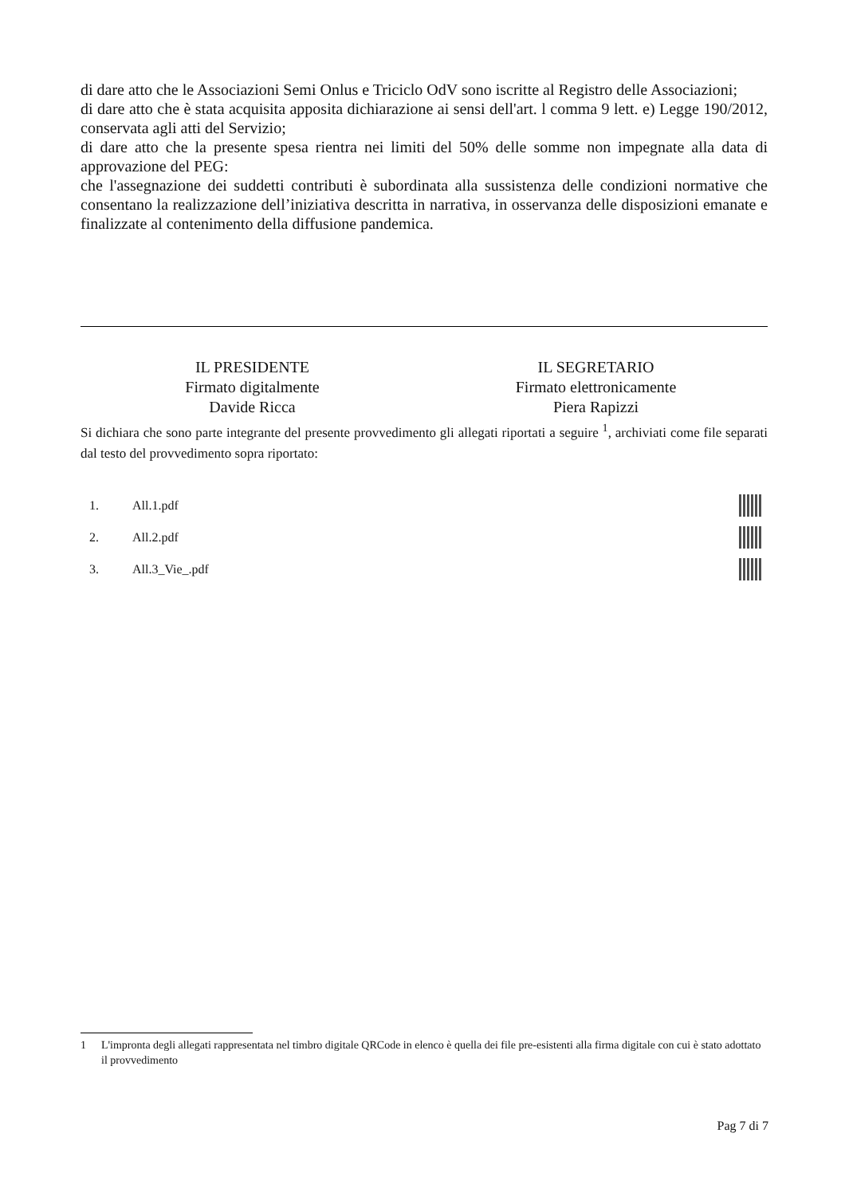di dare atto che le Associazioni Semi Onlus e Triciclo OdV sono iscritte al Registro delle Associazioni;
di dare atto che è stata acquisita apposita dichiarazione ai sensi dell'art. l comma 9 lett. e) Legge 190/2012, conservata agli atti del Servizio;
di dare atto che la presente spesa rientra nei limiti del 50% delle somme non impegnate alla data di approvazione del PEG:
che l'assegnazione dei suddetti contributi è subordinata alla sussistenza delle condizioni normative che consentano la realizzazione dell’iniziativa descritta in narrativa, in osservanza delle disposizioni emanate e finalizzate al contenimento della diffusione pandemica.
IL PRESIDENTE
Firmato digitalmente
Davide Ricca
IL SEGRETARIO
Firmato elettronicamente
Piera Rapizzi
Si dichiara che sono parte integrante del presente provvedimento gli allegati riportati a seguire <sup>1</sup>, archiviati come file separati dal testo del provvedimento sopra riportato:
1. All.1.pdf
2. All.2.pdf
3. All.3_Vie_.pdf
1 L'impronta degli allegati rappresentata nel timbro digitale QRCode in elenco è quella dei file pre-esistenti alla firma digitale con cui è stato adottato il provvedimento
Pag 7 di 7